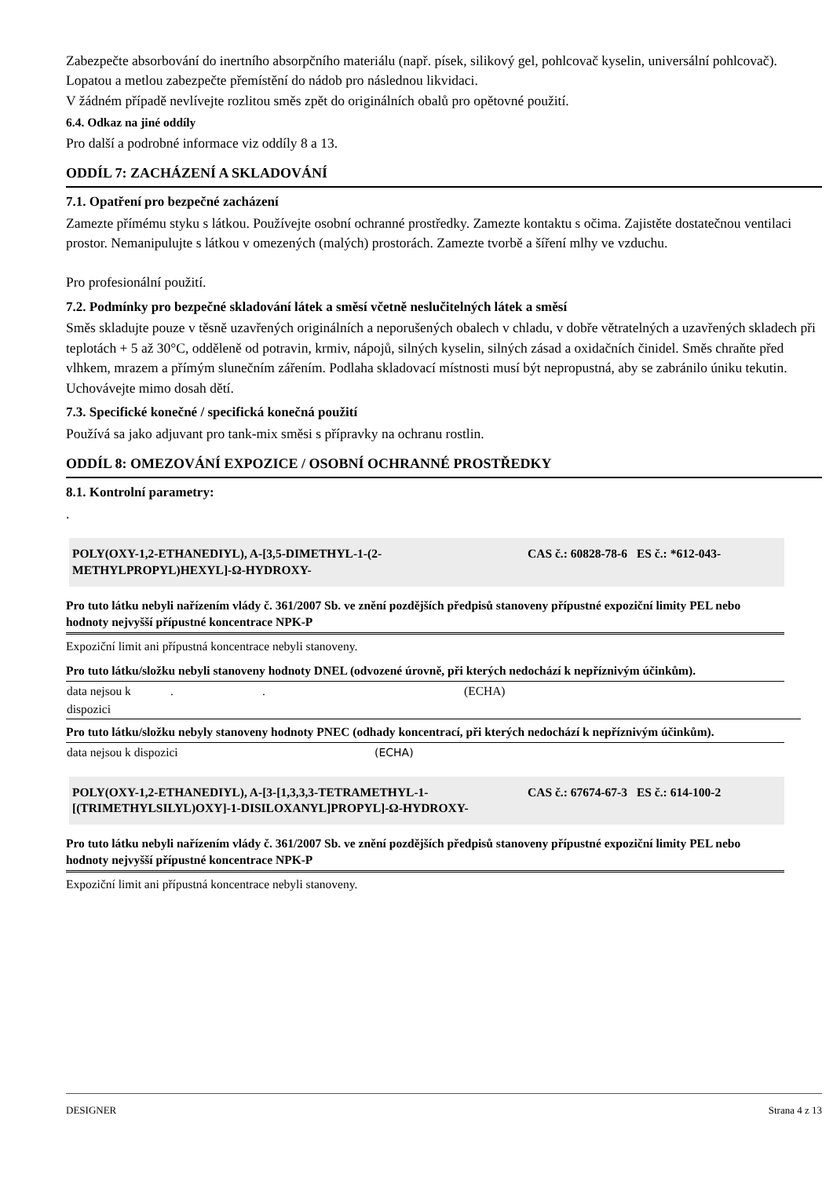Zabezpečte absorbování do inertního absorpčního materiálu (např. písek, silikový gel, pohlcovač kyselin, universální pohlcovač). Lopatou a metlou zabezpečte přemístění do nádob pro následnou likvidaci.
V žádném případě nevlívejte rozlitou směs zpět do originálních obalů pro opětovné použití.
6.4. Odkaz na jiné oddíly
Pro další a podrobné informace viz oddíly 8 a 13.
ODDÍL 7: ZACHÁZENÍ A SKLADOVÁNÍ
7.1. Opatření pro bezpečné zacházení
Zamezte přímému styku s látkou. Používejte osobní ochranné prostředky. Zamezte kontaktu s očima. Zajistěte dostatečnou ventilaci prostor. Nemanipulujte s látkou v omezených (malých) prostorách. Zamezte tvorbě a šíření mlhy ve vzduchu.
Pro profesionální použití.
7.2. Podmínky pro bezpečné skladování látek a směsí včetně neslučitelných látek a směsí
Směs skladujte pouze v těsně uzavřených originálních a neporušených obalech v chladu, v dobře větratelných a uzavřených skladech při teplotách + 5 až 30°C, odděleně od potravin, krmiv, nápojů, silných kyselin, silných zásad a oxidačních činidel. Směs chraňte před vlhkem, mrazem a přímým slunečním zářením. Podlaha skladovací místnosti musí být nepropustná, aby se zabránilo úniku tekutin.
Uchovávejte mimo dosah dětí.
7.3. Specifické konečné / specifická konečná použití
Používá sa jako adjuvant pro tank-mix směsi s přípravky na ochranu rostlin.
ODDÍL 8: OMEZOVÁNÍ EXPOZICE / OSOBNÍ OCHRANNÉ PROSTŘEDKY
8.1. Kontrolní parametry:
.
POLY(OXY-1,2-ETHANEDIYL), A-[3,5-DIMETHYL-1-(2-METHYLPROPYL)HEXYL]-Ω-HYDROXY-
CAS č.: 60828-78-6 ES č.: *612-043-
Pro tuto látku nebyli nařízením vlády č. 361/2007 Sb. ve znění pozdějších předpisů stanoveny přípustné expoziční limity PEL nebo hodnoty nejvyšší přípustné koncentrace NPK-P
Expoziční limit ani přípustná koncentrace nebyli stanoveny.
Pro tuto látku/složku nebyli stanoveny hodnoty DNEL (odvozené úrovně, při kterých nedochází k nepříznivým účinkům).
| data nejsou k dispozici | . | . | (ECHA) |
Pro tuto látku/složku nebyly stanoveny hodnoty PNEC (odhady koncentrací, při kterých nedochází k nepříznivým účinkům).
| data nejsou k dispozici | (ECHA) |
POLY(OXY-1,2-ETHANEDIYL), A-[3-[1,3,3,3-TETRAMETHYL-1-[(TRIMETHYLSILYL)OXY]-1-DISILOXANYL]PROPYL]-Ω-HYDROXY-
CAS č.: 67674-67-3 ES č.: 614-100-2
Pro tuto látku nebyli nařízením vlády č. 361/2007 Sb. ve znění pozdějších předpisů stanoveny přípustné expoziční limity PEL nebo hodnoty nejvyšší přípustné koncentrace NPK-P
Expoziční limit ani přípustná koncentrace nebyli stanoveny.
DESIGNER Strana 4 z 13